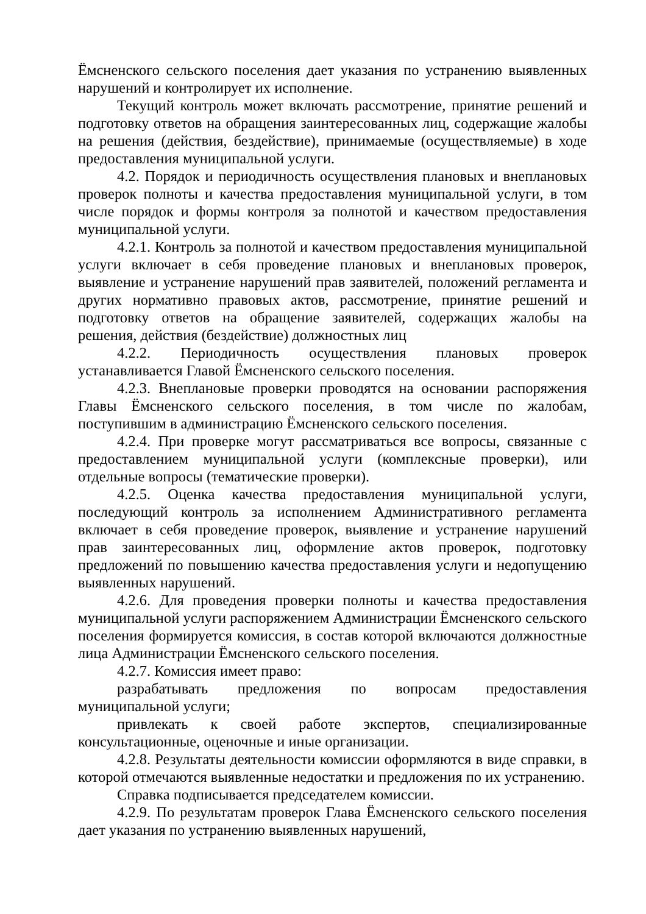Ёмсненского сельского поселения дает указания по устранению выявленных нарушений и контролирует их исполнение.
Текущий контроль может включать рассмотрение, принятие решений и подготовку ответов на обращения заинтересованных лиц, содержащие жалобы на решения (действия, бездействие), принимаемые (осуществляемые) в ходе предоставления муниципальной услуги.
4.2. Порядок и периодичность осуществления плановых и внеплановых проверок полноты и качества предоставления муниципальной услуги, в том числе порядок и формы контроля за полнотой и качеством предоставления муниципальной услуги.
4.2.1. Контроль за полнотой и качеством предоставления муниципальной услуги включает в себя проведение плановых и внеплановых проверок, выявление и устранение нарушений прав заявителей, положений регламента и других нормативно правовых актов, рассмотрение, принятие решений и подготовку ответов на обращение заявителей, содержащих жалобы на решения, действия (бездействие) должностных лиц
4.2.2. Периодичность осуществления плановых проверок устанавливается Главой Ёмсненского сельского поселения.
4.2.3. Внеплановые проверки проводятся на основании распоряжения Главы Ёмсненского сельского поселения, в том числе по жалобам, поступившим в администрацию Ёмсненского сельского поселения.
4.2.4. При проверке могут рассматриваться все вопросы, связанные с предоставлением муниципальной услуги (комплексные проверки), или отдельные вопросы (тематические проверки).
4.2.5. Оценка качества предоставления муниципальной услуги, последующий контроль за исполнением Административного регламента включает в себя проведение проверок, выявление и устранение нарушений прав заинтересованных лиц, оформление актов проверок, подготовку предложений по повышению качества предоставления услуги и недопущению выявленных нарушений.
4.2.6. Для проведения проверки полноты и качества предоставления муниципальной услуги распоряжением Администрации Ёмсненского сельского поселения формируется комиссия, в состав которой включаются должностные лица Администрации Ёмсненского сельского поселения.
4.2.7. Комиссия имеет право:
разрабатывать предложения по вопросам предоставления муниципальной услуги;
привлекать к своей работе экспертов, специализированные консультационные, оценочные и иные организации.
4.2.8. Результаты деятельности комиссии оформляются в виде справки, в которой отмечаются выявленные недостатки и предложения по их устранению.
Справка подписывается председателем комиссии.
4.2.9. По результатам проверок Глава Ёмсненского сельского поселения дает указания по устранению выявленных нарушений,